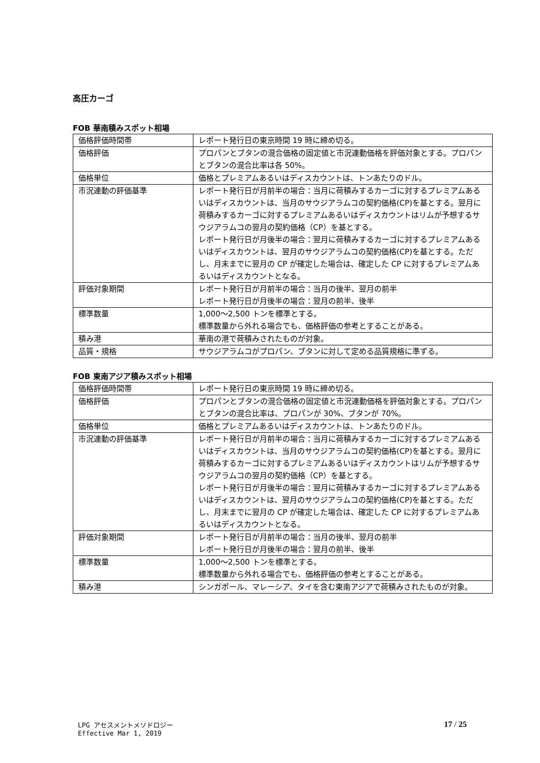高圧カーゴ
FOB 華南積みスポット相場
| 価格評価時間帯 | レポート発行日の東京時間 19 時に締め切る。 |
| 価格評価 | プロパンとブタンの混合価格の固定値と市況連動価格を評価対象とする。プロパンとブタンの混合比率は各 50%。 |
| 価格単位 | 価格とプレミアムあるいはディスカウントは、トンあたりのドル。 |
| 市況連動の評価基準 | レポート発行日が月前半の場合：当月に荷積みするカーゴに対するプレミアムあるいはディスカウントは、当月のサウジアラムコの契約価格(CP)を基とする。翌月に荷積みするカーゴに対するプレミアムあるいはディスカウントはリムが予想するサウジアラムコの翌月の契約価格（CP）を基とする。 レポート発行日が月後半の場合：翌月に荷積みするカーゴに対するプレミアムあるいはディスカウントは、翌月のサウジアラムコの契約価格(CP)を基とする。ただし、月末までに翌月の CP が確定した場合は、確定した CP に対するプレミアムあるいはディスカウントとなる。 |
| 評価対象期間 | レポート発行日が月前半の場合：当月の後半、翌月の前半 レポート発行日が月後半の場合：翌月の前半、後半 |
| 標準数量 | 1,000～2,500 トンを標準とする。 標準数量から外れる場合でも、価格評価の参考とすることがある。 |
| 積み港 | 華南の港で荷積みされたものが対象。 |
| 品質・規格 | サウジアラムコがプロパン、ブタンに対して定める品質規格に準ずる。 |
FOB 東南アジア積みスポット相場
| 価格評価時間帯 | レポート発行日の東京時間 19 時に締め切る。 |
| 価格評価 | プロパンとブタンの混合価格の固定値と市況連動価格を評価対象とする。プロパンとブタンの混合比率は、プロパンが 30%、ブタンが 70%。 |
| 価格単位 | 価格とプレミアムあるいはディスカウントは、トンあたりのドル。 |
| 市況連動の評価基準 | レポート発行日が月前半の場合：当月に荷積みするカーゴに対するプレミアムあるいはディスカウントは、当月のサウジアラムコの契約価格(CP)を基とする。翌月に荷積みするカーゴに対するプレミアムあるいはディスカウントはリムが予想するサウジアラムコの翌月の契約価格（CP）を基とする。 レポート発行日が月後半の場合：翌月に荷積みするカーゴに対するプレミアムあるいはディスカウントは、翌月のサウジアラムコの契約価格(CP)を基とする。ただし、月末までに翌月の CP が確定した場合は、確定した CP に対するプレミアムあるいはディスカウントとなる。 |
| 評価対象期間 | レポート発行日が月前半の場合：当月の後半、翌月の前半 レポート発行日が月後半の場合：翌月の前半、後半 |
| 標準数量 | 1,000～2,500 トンを標準とする。 標準数量から外れる場合でも、価格評価の参考とすることがある。 |
| 積み港 | シンガポール、マレーシア、タイを含む東南アジアで荷積みされたものが対象。 |
LPG アセスメントメソドロジー
Effective Mar 1, 2019
17 / 25